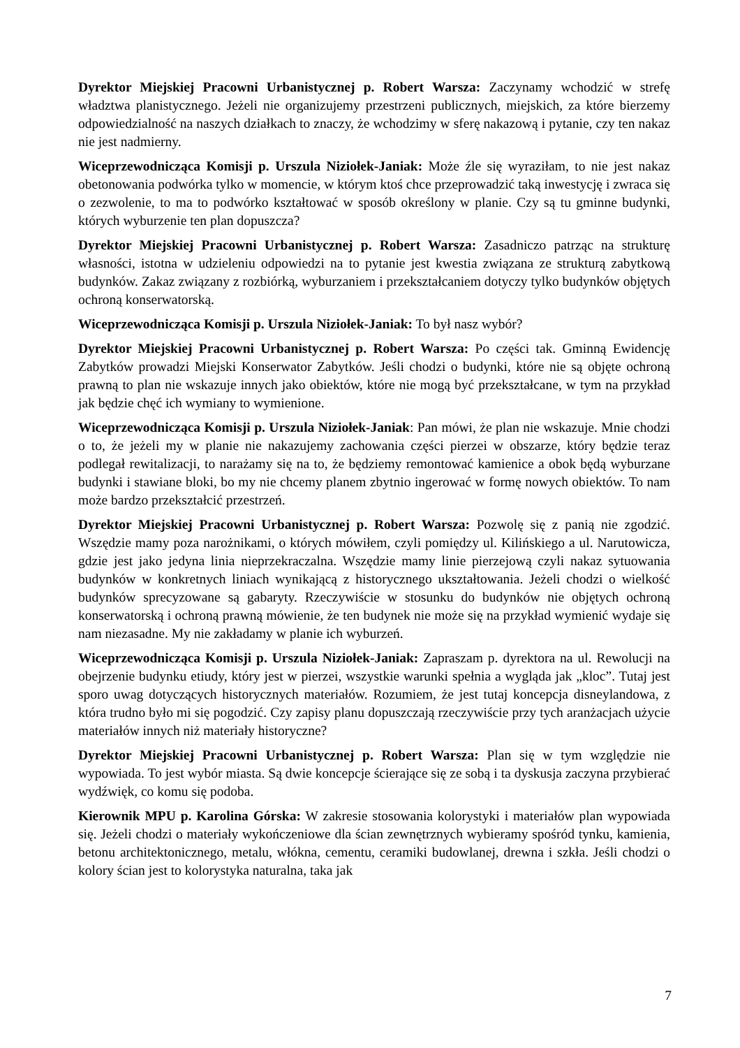Dyrektor Miejskiej Pracowni Urbanistycznej p. Robert Warsza: Zaczynamy wchodzić w strefę władztwa planistycznego. Jeżeli nie organizujemy przestrzeni publicznych, miejskich, za które bierzemy odpowiedzialność na naszych działkach to znaczy, że wchodzimy w sferę nakazową i pytanie, czy ten nakaz nie jest nadmierny.
Wiceprzewodnicząca Komisji p. Urszula Niziołek-Janiak: Może źle się wyraziłam, to nie jest nakaz obetonowania podwórka tylko w momencie, w którym ktoś chce przeprowadzić taką inwestycję i zwraca się o zezwolenie, to ma to podwórko kształtować w sposób określony w planie. Czy są tu gminne budynki, których wyburzenie ten plan dopuszcza?
Dyrektor Miejskiej Pracowni Urbanistycznej p. Robert Warsza: Zasadniczo patrząc na strukturę własności, istotna w udzieleniu odpowiedzi na to pytanie jest kwestia związana ze strukturą zabytkową budynków. Zakaz związany z rozbiórką, wyburzaniem i przekształcaniem dotyczy tylko budynków objętych ochroną konserwatorską.
Wiceprzewodnicząca Komisji p. Urszula Niziołek-Janiak: To był nasz wybór?
Dyrektor Miejskiej Pracowni Urbanistycznej p. Robert Warsza: Po części tak. Gminną Ewidencję Zabytków prowadzi Miejski Konserwator Zabytków. Jeśli chodzi o budynki, które nie są objęte ochroną prawną to plan nie wskazuje innych jako obiektów, które nie mogą być przekształcane, w tym na przykład jak będzie chęć ich wymiany to wymienione.
Wiceprzewodnicząca Komisji p. Urszula Niziołek-Janiak: Pan mówi, że plan nie wskazuje. Mnie chodzi o to, że jeżeli my w planie nie nakazujemy zachowania części pierzei w obszarze, który będzie teraz podlegał rewitalizacji, to narażamy się na to, że będziemy remontować kamienice a obok będą wyburzane budynki i stawiane bloki, bo my nie chcemy planem zbytnio ingerować w formę nowych obiektów. To nam może bardzo przekształcić przestrzeń.
Dyrektor Miejskiej Pracowni Urbanistycznej p. Robert Warsza: Pozwolę się z panią nie zgodzić. Wszędzie mamy poza narożnikami, o których mówiłem, czyli pomiędzy ul. Kilińskiego a ul. Narutowicza, gdzie jest jako jedyna linia nieprzekraczalna. Wszędzie mamy linie pierzejową czyli nakaz sytuowania budynków w konkretnych liniach wynikającą z historycznego ukształtowania. Jeżeli chodzi o wielkość budynków sprecyzowane są gabaryty. Rzeczywiście w stosunku do budynków nie objętych ochroną konserwatorską i ochroną prawną mówienie, że ten budynek nie może się na przykład wymienić wydaje się nam niezasadne. My nie zakładamy w planie ich wyburzeń.
Wiceprzewodnicząca Komisji p. Urszula Niziołek-Janiak: Zapraszam p. dyrektora na ul. Rewolucji na obejrzenie budynku etiudy, który jest w pierzei, wszystkie warunki spełnia a wygląda jak „kloc”. Tutaj jest sporo uwag dotyczących historycznych materiałów. Rozumiem, że jest tutaj koncepcja disneylandowa, z która trudno było mi się pogodzić. Czy zapisy planu dopuszczają rzeczywiście przy tych aranżacjach użycie materiałów innych niż materiały historyczne?
Dyrektor Miejskiej Pracowni Urbanistycznej p. Robert Warsza: Plan się w tym względzie nie wypowiada. To jest wybór miasta. Są dwie koncepcje ścierające się ze sobą i ta dyskusja zaczyna przybierać wydźwięk, co komu się podoba.
Kierownik MPU p. Karolina Górska: W zakresie stosowania kolorystyki i materiałów plan wypowiada się. Jeżeli chodzi o materiały wykończeniowe dla ścian zewnętrznych wybieramy spośród tynku, kamienia, betonu architektonicznego, metalu, włókna, cementu, ceramiki budowlanej, drewna i szkła. Jeśli chodzi o kolory ścian jest to kolorystyka naturalna, taka jak
7